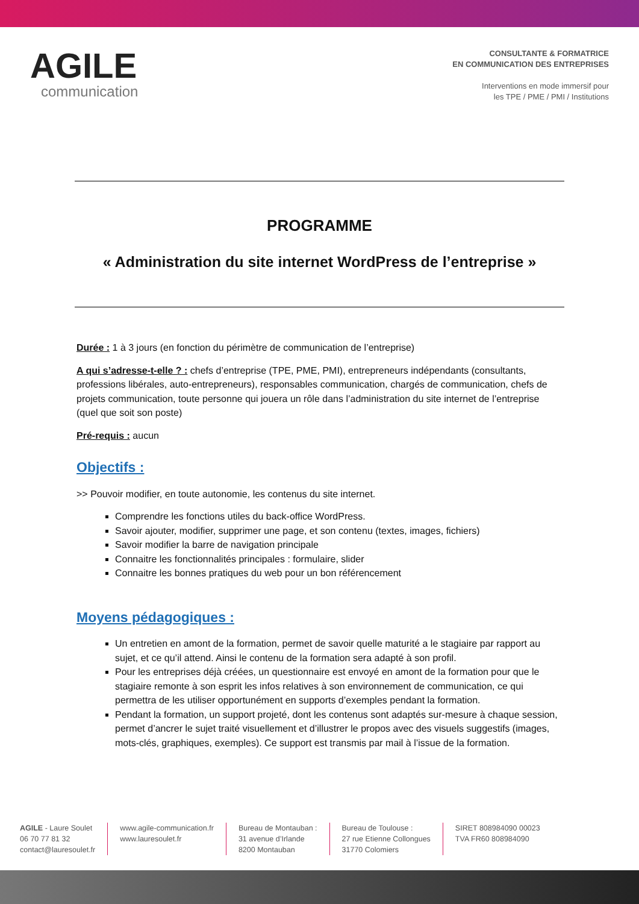AGILE
communication
CONSULTANTE & FORMATRICE
EN COMMUNICATION DES ENTREPRISES
Interventions en mode immersif pour
les TPE / PME / PMI / Institutions
PROGRAMME
« Administration du site internet WordPress de l’entreprise »
Durée : 1 à 3 jours (en fonction du périmètre de communication de l’entreprise)
A qui s’adresse-t-elle ? : chefs d’entreprise (TPE, PME, PMI), entrepreneurs indépendants (consultants, professions libérales, auto-entrepreneurs), responsables communication, chargés de communication, chefs de projets communication, toute personne qui jouera un rôle dans l’administration du site internet de l’entreprise (quel que soit son poste)
Pré-requis : aucun
Objectifs :
>> Pouvoir modifier, en toute autonomie, les contenus du site internet.
Comprendre les fonctions utiles du back-office WordPress.
Savoir ajouter, modifier, supprimer une page, et son contenu (textes, images, fichiers)
Savoir modifier la barre de navigation principale
Connaitre les fonctionnalités principales : formulaire, slider
Connaitre les bonnes pratiques du web pour un bon référencement
Moyens pédagogiques :
Un entretien en amont de la formation, permet de savoir quelle maturité a le stagiaire par rapport au sujet, et ce qu’il attend. Ainsi le contenu de la formation sera adapté à son profil.
Pour les entreprises déjà créées, un questionnaire est envoyé en amont de la formation pour que le stagiaire remonte à son esprit les infos relatives à son environnement de communication, ce qui permettra de les utiliser opportunément en supports d’exemples pendant la formation.
Pendant la formation, un support projeté, dont les contenus sont adaptés sur-mesure à chaque session, permet d’ancrer le sujet traité visuellement et d’illustrer le propos avec des visuels suggestifs (images, mots-clés, graphiques, exemples). Ce support est transmis par mail à l’issue de la formation.
AGILE - Laure Soulet
06 70 77 81 32
contact@lauresoulet.fr
www.agile-communication.fr
www.lauresoulet.fr
Bureau de Montauban :
31 avenue d’Irlande
8200 Montauban
Bureau de Toulouse :
27 rue Etienne Collongues
31770 Colomiers
SIRET 808984090 00023
TVA FR60 808984090